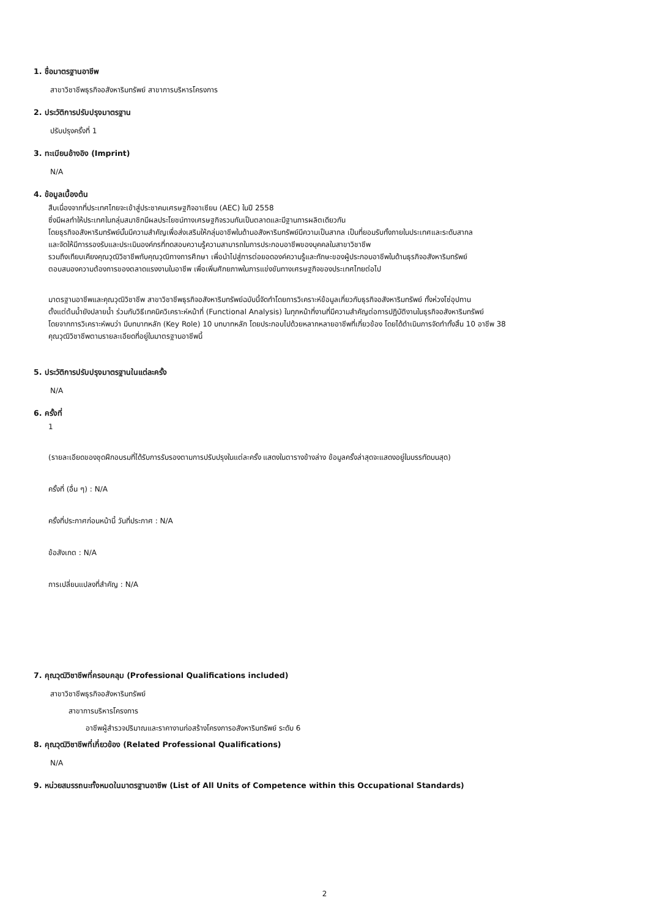1. ชื่อมาตรฐานอาชีพ
สาขาวิชาชีพธุรกิจอสังหาริมทรัพย์ สาขาการบริหารโครงการ
2. ประวัติการปรับปรุงมาตรฐาน
ปรับปรุงครั้งที่ 1
3. ทะเบียนอ้างอิง (Imprint)
N/A
4. ข้อมูลเบื้องต้น
สืบเนื่องจากที่ประเทศไทยจะเข้าสู่ประชาคมเศรษฐกิจอาเซียน (AEC) ในปี 2558
ซึ่งมีผลทำให้ประเทศในกลุ่มสมาชิกมีผลประโยชน์ทางเศรษฐกิจรวมกันเป็นตลาดและมีฐานการผลิตเดียวกัน
โดยธุรกิจอสังหาริมทรัพย์นั้นมีความสำคัญเพื่อส่งเสริมให้กลุ่มอาชีพในด้านอสังหาริมทรัพย์มีความเป็นสากล เป็นที่ยอมรับทั้งภายในประเทศและระดับสากล
และจัดให้มีการรองรับและประเมินองค์กรที่ทดสอบความรู้ความสามารถในการประกอบอาชีพของบุคคลในสาขาวิชาชีพ
รวมถึงเทียบเคียงคุณวุฒิวิชาชีพกับคุณวุฒิทางการศึกษา เพื่อนำไปสู่การต่อยอดองค์ความรู้และทักษะของผู้ประกอบอาชีพในด้านธุรกิจอสังหาริมทรัพย์
ตอบสนองความต้องการของตลาดแรงงานในอาชีพ เพื่อเพิ่มศักยภาพในการแข่งขันทางเศรษฐกิจของประเทศไทยต่อไป
มาตรฐานอาชีพและคุณวุฒิวิชาชีพ สาขาวิชาชีพธุรกิจอสังหาริมทรัพย์ฉบับนี้จัดทำโดยการวิเคราะห์ข้อมูลเกี่ยวกับธุรกิจอสังหาริมทรัพย์ ทั้งห่วงโซ่อุปทาน
ตั้งแต่ต้นน้ำยังปลายน้ำ ร่วมกับวิธีเทคนิควิเคราะห์หน้าที่ (Functional Analysis) ในทุกหน้าที่งานที่มีความสำคัญต่อการปฏิบัติงานในธุรกิจอสังหาริมทรัพย์
โดยจากการวิเคราะห์พบว่า มีบทบาทหลัก (Key Role) 10 บทบาทหลัก โดยประกอบไปด้วยหลากหลายอาชีพที่เกี่ยวข้อง โดยได้ดำเนินการจัดทำทั้งสิ้น 10 อาชีพ 38
คุณวุฒิวิชาชีพตามรายละเอียดที่อยู่ในมาตรฐานอาชีพนี้
5. ประวัติการปรับปรุงมาตรฐานในแต่ละครั้ง
N/A
6. ครั้งที่
1
(รายละเอียดของชุดฝึกอบรมที่ได้รับการรับรองตามการปรับปรุงในแต่ละครั้ง แสดงในตารางข้างล่าง ข้อมูลครั้งล่าสุดจะแสดงอยู่ในบรรทัดบนสุด)
ครั้งที่ (อื่น ๆ) : N/A
ครั้งที่ประกาศก่อนหน้านี้ วันที่ประกาศ : N/A
ข้อสังเกต : N/A
การเปลี่ยนแปลงที่สำคัญ : N/A
7. คุณวุฒิวิชาชีพที่ครอบคลุม (Professional Qualifications included)
สาขาวิชาชีพธุรกิจอสังหาริมทรัพย์
สาขาการบริหารโครงการ
อาชีพผู้สำรวจปริมาณและราคางานก่อสร้างโครงการอสังหาริมทรัพย์ ระดับ 6
8. คุณวุฒิวิชาชีพที่เกี่ยวข้อง (Related Professional Qualifications)
N/A
9. หน่วยสมรรถนะทั้งหมดในมาตรฐานอาชีพ (List of All Units of Competence within this Occupational Standards)
2